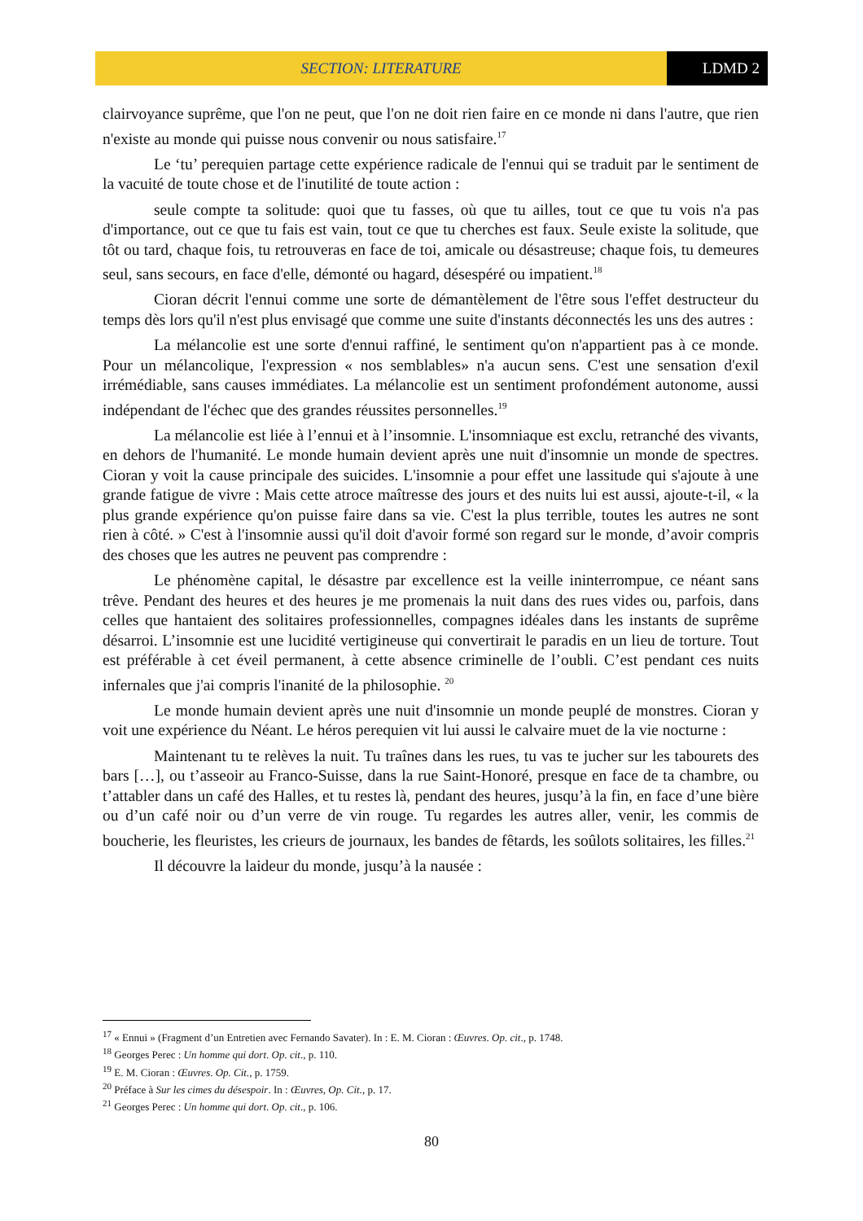SECTION: LITERATURE LDMD 2
clairvoyance suprême, que l'on ne peut, que l'on ne doit rien faire en ce monde ni dans l'autre, que rien n'existe au monde qui puisse nous convenir ou nous satisfaire.<sup>17</sup>
Le ‘tu’ perequien partage cette expérience radicale de l'ennui qui se traduit par le sentiment de la vacuité de toute chose et de l'inutilité de toute action :
seule compte ta solitude: quoi que tu fasses, où que tu ailles, tout ce que tu vois n'a pas d'importance, out ce que tu fais est vain, tout ce que tu cherches est faux. Seule existe la solitude, que tôt ou tard, chaque fois, tu retrouveras en face de toi, amicale ou désastreuse; chaque fois, tu demeures seul, sans secours, en face d'elle, démonté ou hagard, désespéré ou impatient.<sup>18</sup>
Cioran décrit l'ennui comme une sorte de démantèlement de l'être sous l'effet destructeur du temps dès lors qu'il n'est plus envisagé que comme une suite d'instants déconnectés les uns des autres :
La mélancolie est une sorte d'ennui raffiné, le sentiment qu'on n'appartient pas à ce monde. Pour un mélancolique, l'expression « nos semblables» n'a aucun sens. C'est une sensation d'exil irrémédiable, sans causes immédiates. La mélancolie est un sentiment profondément autonome, aussi indépendant de l'échec que des grandes réussites personnelles.<sup>19</sup>
La mélancolie est liée à l’ennui et à l’insomnie. L'insomniaque est exclu, retranché des vivants, en dehors de l'humanité. Le monde humain devient après une nuit d'insomnie un monde de spectres. Cioran y voit la cause principale des suicides. L'insomnie a pour effet une lassitude qui s'ajoute à une grande fatigue de vivre : Mais cette atroce maîtresse des jours et des nuits lui est aussi, ajoute-t-il, « la plus grande expérience qu'on puisse faire dans sa vie. C'est la plus terrible, toutes les autres ne sont rien à côté. » C'est à l'insomnie aussi qu'il doit d'avoir formé son regard sur le monde, d’avoir compris des choses que les autres ne peuvent pas comprendre :
Le phénomène capital, le désastre par excellence est la veille ininterrompue, ce néant sans trêve. Pendant des heures et des heures je me promenais la nuit dans des rues vides ou, parfois, dans celles que hantaient des solitaires professionnelles, compagnes idéales dans les instants de suprême désarroi. L’insomnie est une lucidité vertigineuse qui convertirait le paradis en un lieu de torture. Tout est préférable à cet éveil permanent, à cette absence criminelle de l’oubli. C’est pendant ces nuits infernales que j'ai compris l'inanité de la philosophie. <sup>20</sup>
Le monde humain devient après une nuit d'insomnie un monde peuplé de monstres. Cioran y voit une expérience du Néant. Le héros perequien vit lui aussi le calvaire muet de la vie nocturne :
Maintenant tu te relèves la nuit. Tu traînes dans les rues, tu vas te jucher sur les tabourets des bars […], ou t’asseoir au Franco-Suisse, dans la rue Saint-Honoré, presque en face de ta chambre, ou t’attabler dans un café des Halles, et tu restes là, pendant des heures, jusqu’à la fin, en face d’une bière ou d’un café noir ou d’un verre de vin rouge. Tu regardes les autres aller, venir, les commis de boucherie, les fleuristes, les crieurs de journaux, les bandes de fêtards, les soûlots solitaires, les filles.<sup>21</sup>
Il découvre la laideur du monde, jusqu’à la nausée :
<sup>17</sup> « Ennui » (Fragment d’un Entretien avec Fernando Savater). In : E. M. Cioran : Œuvres. Op. cit., p. 1748.
<sup>18</sup> Georges Perec : Un homme qui dort. Op. cit., p. 110.
<sup>19</sup> E. M. Cioran : Œuvres. Op. Cit., p. 1759.
<sup>20</sup> Préface à Sur les cimes du désespoir. In : Œuvres, Op. Cit., p. 17.
<sup>21</sup> Georges Perec : Un homme qui dort. Op. cit., p. 106.
80